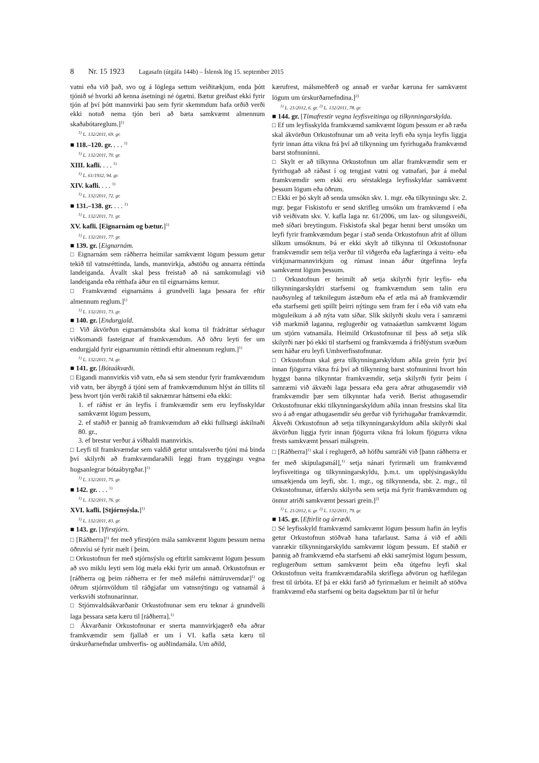8 Nr. 15 1923 Lagasafn (útgáfa 144b) – Íslensk lög 15. september 2015
vatni eða við það, svo og á löglega settum veiðitækjum, enda þótt tjónið sé hvorki að kenna ásetningi né ógætni. Bætur greiðast ekki fyrir tjón af því þótt mannvirki þau sem fyrir skemmdum hafa orðið verði ekki notuð nema tjón beri að bæta samkvæmt almennum skaðabótareglum.]<sup>1)</sup>
<sup>1)</sup> L. 132/2011, 69. gr.
■ 118.–120. gr. . . . <sup>1)</sup>
<sup>1)</sup> L. 132/2011, 70. gr.
XIII. kafli. . . . <sup>1)</sup>
<sup>1)</sup> L. 61/1932, 94. gr.
XIV. kafli. . . . <sup>1)</sup>
<sup>1)</sup> L. 132/2011, 72. gr.
■ 131.–138. gr. . . . <sup>1)</sup>
<sup>1)</sup> L. 132/2011, 71. gr.
XV. kafli. [Eignarnám og bætur.]<sup>1)</sup>
<sup>1)</sup> L. 132/2011, 77. gr.
■ 139. gr. [Eignarnám.
□ Eignarnám sem ráðherra heimilar samkvæmt lögum þessum getur tekið til vatnsréttinda, lands, mannvirkja, aðstöðu og annarra réttinda landeiganda. Ávallt skal þess freistað að ná samkomulagi við landeiganda eða rétthafa áður en til eignarnáms kemur.
□ Framkvæmd eignarnáms á grundvelli laga þessara fer eftir almennum reglum.]<sup>1)</sup>
<sup>1)</sup> L. 132/2011, 73. gr.
■ 140. gr. [Endurgjald.
□ Við ákvörðun eignarnámsbóta skal koma til frádráttar sérhagur viðkomandi fasteignar af framkvæmdum. Að öðru leyti fer um endurgjald fyrir eignarnumin réttindi eftir almennum reglum.]<sup>1)</sup>
<sup>1)</sup> L. 132/2011, 74. gr.
■ 141. gr. [Bótaákvæði.
□ Eigandi mannvirkis við vatn, eða sá sem stendur fyrir framkvæmdum við vatn, ber ábyrgð á tjóni sem af framkvæmdunum hlýst án tillits til þess hvort tjón verði rakið til saknæmrar háttsemi eða ekki:
1. ef ráðist er án leyfis í framkvæmdir sem eru leyfisskyldar samkvæmt lögum þessum,
2. ef staðið er þannig að framkvæmdum að ekki fullnægi áskilnaði 80. gr.,
3. ef brestur verður á viðhaldi mannvirkis.
□ Leyfi til framkvæmdar sem valdið getur umtalsverðu tjóni má binda því skilyrði að framkvæmdaraðili leggi fram tryggingu vegna hugsanlegrar bótaábyrgðar.]<sup>1)</sup>
<sup>1)</sup> L. 132/2011, 75. gr.
■ 142. gr. . . . <sup>1)</sup>
<sup>1)</sup> L. 132/2011, 76. gr.
XVI. kafli. [Stjórnsýsla.]<sup>1)</sup>
<sup>1)</sup> L. 132/2011, 83. gr.
■ 143. gr. [Yfirstjórn.
□ [Ráðherra]<sup>1)</sup> fer með yfirstjórn mála samkvæmt lögum þessum nema öðruvísi sé fyrir mælt í þeim.
□ Orkustofnun fer með stjórnsýslu og eftirlit samkvæmt lögum þessum að svo miklu leyti sem lög mæla ekki fyrir um annað. Orkustofnun er [ráðherra og þeim ráðherra er fer með málefni náttúruverndar]<sup>1)</sup> og öðrum stjórnvöldum til ráðgjafar um vatnsnýtingu og vatnamál á verksviði stofnunarinnar.
□ Stjórnvaldsákvarðanir Orkustofnunar sem eru teknar á grundvelli laga þessara sæta kæru til [ráðherra].<sup>1)</sup>
□ Ákvarðanir Orkustofnunar er snerta mannvirkjagerð eða aðrar framkvæmdir sem fjallað er um í VI. kafla sæta kæru til úrskurðarnefndar umhverfis- og auðlindamála. Um aðild,
kærufrest, málsmeðferð og annað er varðar kæruna fer samkvæmt lögum um úrskurðarnefndina.]<sup>2)</sup>
<sup>1)</sup> L. 21/2012, 6. gr. <sup>2)</sup> L. 132/2011, 78. gr.
■ 144. gr. [Tímafrestir vegna leyfisveitinga og tilkynningarskylda.
□ Ef um leyfisskylda framkvæmd samkvæmt lögum þessum er að ræða skal ákvörðun Orkustofnunar um að veita leyfi eða synja leyfis liggja fyrir innan átta vikna frá því að tilkynning um fyrirhugaða framkvæmd barst stofnuninni.
□ Skylt er að tilkynna Orkustofnun um allar framkvæmdir sem er fyrirhugað að ráðast í og tengjast vatni og vatnafari, þar á meðal framkvæmdir sem ekki eru sérstaklega leyfisskyldar samkvæmt þessum lögum eða öðrum.
□ Ekki er þó skylt að senda umsókn skv. 1. mgr. eða tilkynningu skv. 2. mgr. þegar Fiskistofu er send skrifleg umsókn um framkvæmd í eða við veiðivatn skv. V. kafla laga nr. 61/2006, um lax- og silungsveiði, með síðari breytingum. Fiskistofa skal þegar henni berst umsókn um leyfi fyrir framkvæmdum þegar í stað senda Orkustofnun afrit af öllum slíkum umsóknum. Þá er ekki skylt að tilkynna til Orkustofnunar framkvæmdir sem telja verður til viðgerða eða lagfæringa á veitu- eða virkjunarmannvirkjum og rúmast innan áður útgefinna leyfa samkvæmt lögum þessum.
□ Orkustofnun er heimilt að setja skilyrði fyrir leyfis- eða tilkynningarskyldri starfsemi og framkvæmdum sem talin eru nauðsynleg af tæknilegum ástæðum eða ef ætla má að framkvæmdir eða starfsemi geti spillt þeirri nýtingu sem fram fer í eða við vatn eða möguleikum á að nýta vatn síðar. Slík skilyrði skulu vera í samræmi við markmið laganna, reglugerðir og vatnaáætlun samkvæmt lögum um stjórn vatnamála. Heimild Orkustofnunar til þess að setja slík skilyrði nær þó ekki til starfsemi og framkvæmda á friðlýstum svæðum sem háðar eru leyfi Umhverfisstofnunar.
□ Orkustofnun skal gera tilkynningarskyldum aðila grein fyrir því innan fjögurra vikna frá því að tilkynning barst stofnuninni hvort hún hyggst banna tilkynntar framkvæmdir, setja skilyrði fyrir þeim í samræmi við ákvæði laga þessara eða gera aðrar athugasemdir við framkvæmdir þær sem tilkynntar hafa verið. Berist athugasemdir Orkustofnunar ekki tilkynningarskyldum aðila innan frestsins skal líta svo á að engar athugasemdir séu gerðar við fyrirhugaðar framkvæmdir. Ákveði Orkustofnun að setja tilkynningarskyldum aðila skilyrði skal ákvörðun liggja fyrir innan fjögurra vikna frá lokum fjögurra vikna frests samkvæmt þessari málsgrein.
□ [Ráðherra]<sup>1)</sup> skal í reglugerð, að höfðu samráði við [þann ráðherra er fer með skipulagsmál],<sup>1)</sup> setja nánari fyrirmæli um framkvæmd leyfisveitinga og tilkynningarskyldu, þ.m.t. um upplýsingaskyldu umsækjenda um leyfi, sbr. 1. mgr., og tilkynnenda, sbr. 2. mgr., til Orkustofnunar, útfærslu skilyrða sem setja má fyrir framkvæmdum og önnur atriði samkvæmt þessari grein.]<sup>2)</sup>
<sup>1)</sup> L. 21/2012, 6. gr. <sup>2)</sup> L. 132/2011, 79. gr.
■ 145. gr. [Eftirlit og úrræði.
□ Sé leyfisskyld framkvæmd samkvæmt lögum þessum hafin án leyfis getur Orkustofnun stöðvað hana tafarlaust. Sama á við ef aðili vanrækir tilkynningarskyldu samkvæmt lögum þessum. Ef staðið er þannig að framkvæmd eða starfsemi að ekki samrýmist lögum þessum, reglugerðum settum samkvæmt þeim eða útgefnu leyfi skal Orkustofnun veita framkvæmdaraðila skriflega aðvörun og hæfilegan frest til úrbóta. Ef þá er ekki farið að fyrirmælum er heimilt að stöðva framkvæmd eða starfsemi og beita dagsektum þar til úr hefur